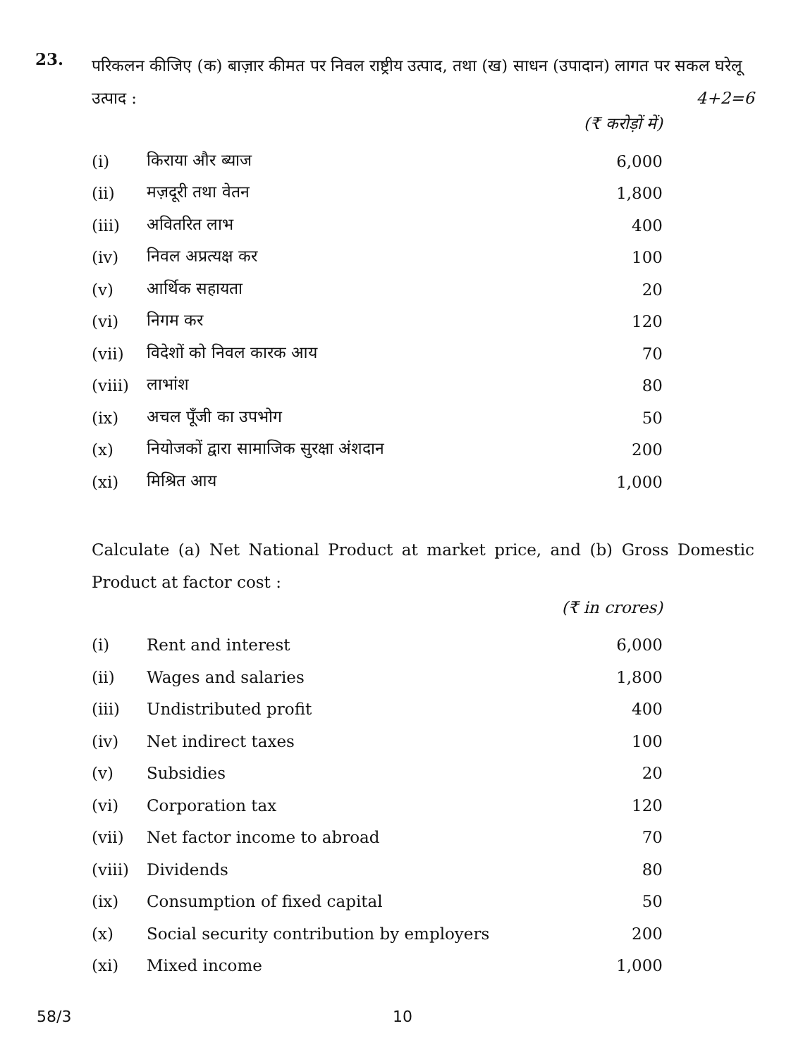23.
परिकलन कीजिए (क) बाज़ार कीमत पर निवल राष्ट्रीय उत्पाद, तथा (ख) साधन (उपादान) लागत पर सकल घरेलू उत्पाद : 4+2=6
(₹ करोड़ों में)
| (i) | किराया और ब्याज | 6,000 |
| (ii) | मज़दूरी तथा वेतन | 1,800 |
| (iii) | अवितरित लाभ | 400 |
| (iv) | निवल अप्रत्यक्ष कर | 100 |
| (v) | आर्थिक सहायता | 20 |
| (vi) | निगम कर | 120 |
| (vii) | विदेशों को निवल कारक आय | 70 |
| (viii) | लाभांश | 80 |
| (ix) | अचल पूँजी का उपभोग | 50 |
| (x) | नियोजकों द्वारा सामाजिक सुरक्षा अंशदान | 200 |
| (xi) | मिश्रित आय | 1,000 |
Calculate (a) Net National Product at market price, and (b) Gross Domestic Product at factor cost :
(₹ in crores)
| (i) | Rent and interest | 6,000 |
| (ii) | Wages and salaries | 1,800 |
| (iii) | Undistributed profit | 400 |
| (iv) | Net indirect taxes | 100 |
| (v) | Subsidies | 20 |
| (vi) | Corporation tax | 120 |
| (vii) | Net factor income to abroad | 70 |
| (viii) | Dividends | 80 |
| (ix) | Consumption of fixed capital | 50 |
| (x) | Social security contribution by employers | 200 |
| (xi) | Mixed income | 1,000 |
58/3 10